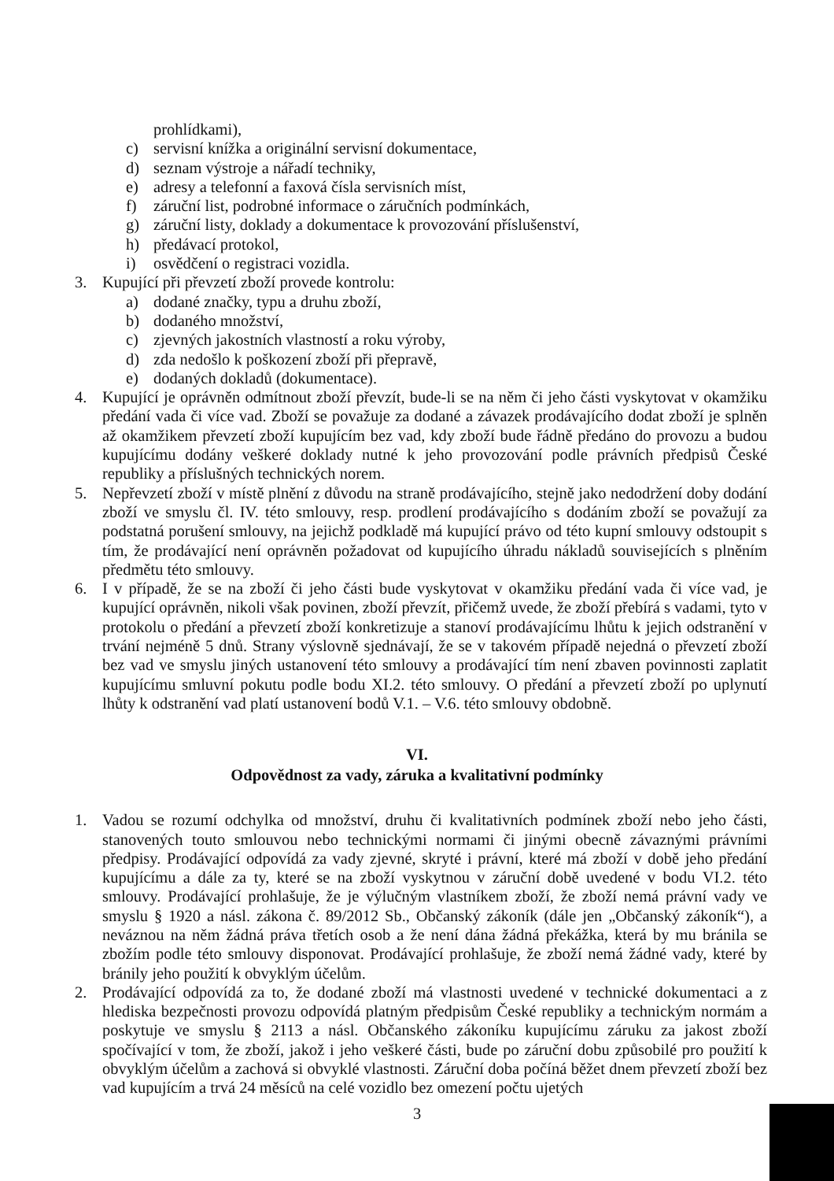prohlídkami),
c) servisní knížka a originální servisní dokumentace,
d) seznam výstroje a nářadí techniky,
e) adresy a telefonní a faxová čísla servisních míst,
f) záruční list, podrobné informace o záručních podmínkách,
g) záruční listy, doklady a dokumentace k provozování příslušenství,
h) předávací protokol,
i) osvědčení o registraci vozidla.
3. Kupující při převzetí zboží provede kontrolu:
a) dodané značky, typu a druhu zboží,
b) dodaného množství,
c) zjevných jakostních vlastností a roku výroby,
d) zda nedošlo k poškození zboží při přepravě,
e) dodaných dokladů (dokumentace).
4. Kupující je oprávněn odmítnout zboží převzít, bude-li se na něm či jeho části vyskytovat v okamžiku předání vada či více vad. Zboží se považuje za dodané a závazek prodávajícího dodat zboží je splněn až okamžikem převzetí zboží kupujícím bez vad, kdy zboží bude řádně předáno do provozu a budou kupujícímu dodány veškeré doklady nutné k jeho provozování podle právních předpisů České republiky a příslušných technických norem.
5. Nepřevzetí zboží v místě plnění z důvodu na straně prodávajícího, stejně jako nedodržení doby dodání zboží ve smyslu čl. IV. této smlouvy, resp. prodlení prodávajícího s dodáním zboží se považují za podstatná porušení smlouvy, na jejichž podkladě má kupující právo od této kupní smlouvy odstoupit s tím, že prodávající není oprávněn požadovat od kupujícího úhradu nákladů souvisejících s plněním předmětu této smlouvy.
6. I v případě, že se na zboží či jeho části bude vyskytovat v okamžiku předání vada či více vad, je kupující oprávněn, nikoli však povinen, zboží převzít, přičemž uvede, že zboží přebírá s vadami, tyto v protokolu o předání a převzetí zboží konkretizuje a stanoví prodávajícímu lhůtu k jejich odstranění v trvání nejméně 5 dnů. Strany výslovně sjednávají, že se v takovém případě nejedná o převzetí zboží bez vad ve smyslu jiných ustanovení této smlouvy a prodávající tím není zbaven povinnosti zaplatit kupujícímu smluvní pokutu podle bodu XI.2. této smlouvy. O předání a převzetí zboží po uplynutí lhůty k odstranění vad platí ustanovení bodů V.1. – V.6. této smlouvy obdobně.
VI.
Odpovědnost za vady, záruka a kvalitativní podmínky
1. Vadou se rozumí odchylka od množství, druhu či kvalitativních podmínek zboží nebo jeho části, stanovených touto smlouvou nebo technickými normami či jinými obecně závaznými právními předpisy. Prodávající odpovídá za vady zjevné, skryté i právní, které má zboží v době jeho předání kupujícímu a dále za ty, které se na zboží vyskytnou v záruční době uvedené v bodu VI.2. této smlouvy. Prodávající prohlašuje, že je výlučným vlastníkem zboží, že zboží nemá právní vady ve smyslu § 1920 a násl. zákona č. 89/2012 Sb., Občanský zákoník (dále jen „Občanský zákoník“), a neváznou na něm žádná práva třetích osob a že není dána žádná překážka, která by mu bránila se zbožím podle této smlouvy disponovat. Prodávající prohlašuje, že zboží nemá žádné vady, které by bránily jeho použití k obvyklým účelům.
2. Prodávající odpovídá za to, že dodané zboží má vlastnosti uvedené v technické dokumentaci a z hlediska bezpečnosti provozu odpovídá platným předpisům České republiky a technickým normám a poskytuje ve smyslu § 2113 a násl. Občanského zákoníku kupujícímu záruku za jakost zboží spočívající v tom, že zboží, jakož i jeho veškeré části, bude po záruční dobu způsobilé pro použití k obvyklým účelům a zachová si obvyklé vlastnosti. Záruční doba počíná běžet dnem převzetí zboží bez vad kupujícím a trvá 24 měsíců na celé vozidlo bez omezení počtu ujetých
3